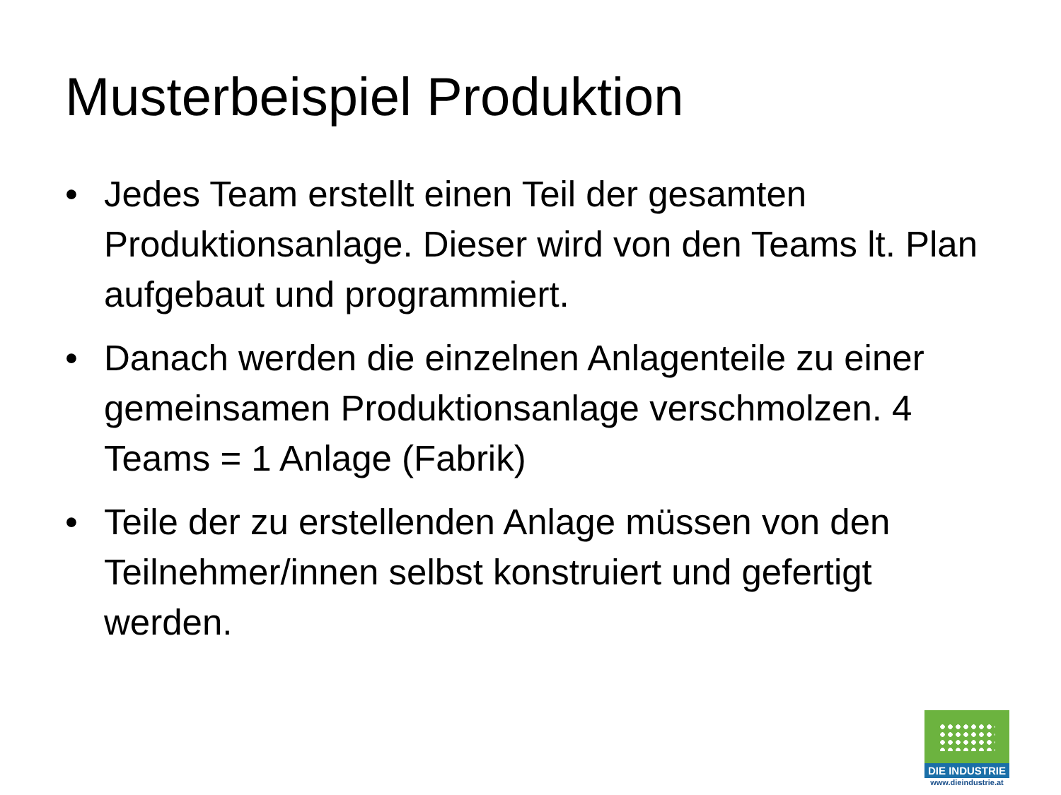Musterbeispiel Produktion
• Jedes Team erstellt einen Teil der gesamten Produktionsanlage. Dieser wird von den Teams lt. Plan aufgebaut und programmiert.
• Danach werden die einzelnen Anlagenteile zu einer gemeinsamen Produktionsanlage verschmolzen. 4 Teams = 1 Anlage (Fabrik)
• Teile der zu erstellenden Anlage müssen von den Teilnehmer/innen selbst konstruiert und gefertigt werden.
DIE INDUSTRIE
www.dieindustrie.at